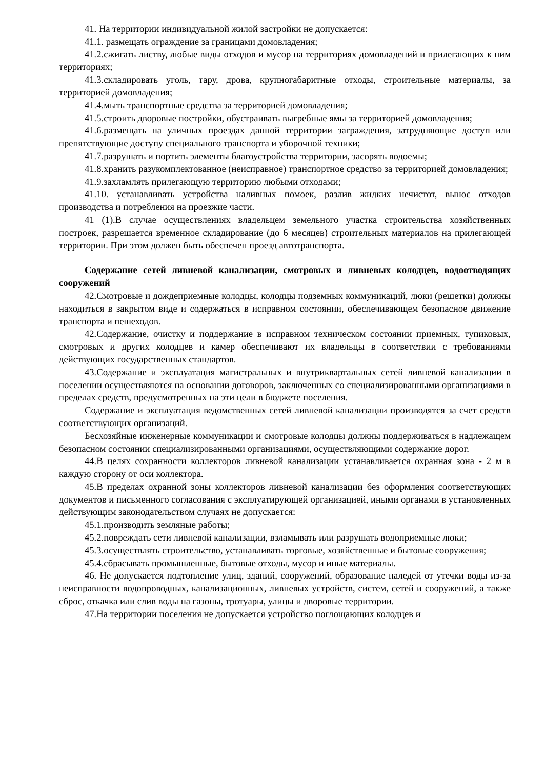41. На территории индивидуальной жилой застройки не допускается:
41.1. размещать ограждение за границами домовладения;
41.2.сжигать листву, любые виды отходов и мусор на территориях домовладений и прилегающих к ним территориях;
41.3.складировать уголь, тару, дрова, крупногабаритные отходы, строительные материалы, за территорией домовладения;
41.4.мыть транспортные средства за территорией домовладения;
41.5.строить дворовые постройки, обустраивать выгребные ямы за территорией домовладения;
41.6.размещать на уличных проездах данной территории заграждения, затрудняющие доступ или препятствующие доступу специального транспорта и уборочной техники;
41.7.разрушать и портить элементы благоустройства территории, засорять водоемы;
41.8.хранить разукомплектованное (неисправное) транспортное средство за территорией домовладения;
41.9.захламлять прилегающую территорию любыми отходами;
41.10. устанавливать устройства наливных помоек, разлив жидких нечистот, вынос отходов производства и потребления на проезжие части.
41 (1).В случае осуществлениях владельцем земельного участка строительства хозяйственных построек, разрешается временное складирование (до 6 месяцев) строительных материалов на прилегающей территории. При этом должен быть обеспечен проезд автотранспорта.
Содержание сетей ливневой канализации, смотровых и ливневых колодцев, водоотводящих сооружений
42.Смотровые и дождеприемные колодцы, колодцы подземных коммуникаций, люки (решетки) должны находиться в закрытом виде и содержаться в исправном состоянии, обеспечивающем безопасное движение транспорта и пешеходов.
42.Содержание, очистку и поддержание в исправном техническом состоянии приемных, тупиковых, смотровых и других колодцев и камер обеспечивают их владельцы в соответствии с требованиями действующих государственных стандартов.
43.Содержание и эксплуатация магистральных и внутриквартальных сетей ливневой канализации в поселении осуществляются на основании договоров, заключенных со специализированными организациями в пределах средств, предусмотренных на эти цели в бюджете поселения.
Содержание и эксплуатация ведомственных сетей ливневой канализации производятся за счет средств соответствующих организаций.
Бесхозяйные инженерные коммуникации и смотровые колодцы должны поддерживаться в надлежащем безопасном состоянии специализированными организациями, осуществляющими содержание дорог.
44.В целях сохранности коллекторов ливневой канализации устанавливается охранная зона - 2 м в каждую сторону от оси коллектора.
45.В пределах охранной зоны коллекторов ливневой канализации без оформления соответствующих документов и письменного согласования с эксплуатирующей организацией, иными органами в установленных действующим законодательством случаях не допускается:
45.1.производить земляные работы;
45.2.повреждать сети ливневой канализации, взламывать или разрушать водоприемные люки;
45.3.осуществлять строительство, устанавливать торговые, хозяйственные и бытовые сооружения;
45.4.сбрасывать промышленные, бытовые отходы, мусор и иные материалы.
46. Не допускается подтопление улиц, зданий, сооружений, образование наледей от утечки воды из-за неисправности водопроводных, канализационных, ливневых устройств, систем, сетей и сооружений, а также сброс, откачка или слив воды на газоны, тротуары, улицы и дворовые территории.
47.На территории поселения не допускается устройство поглощающих колодцев и